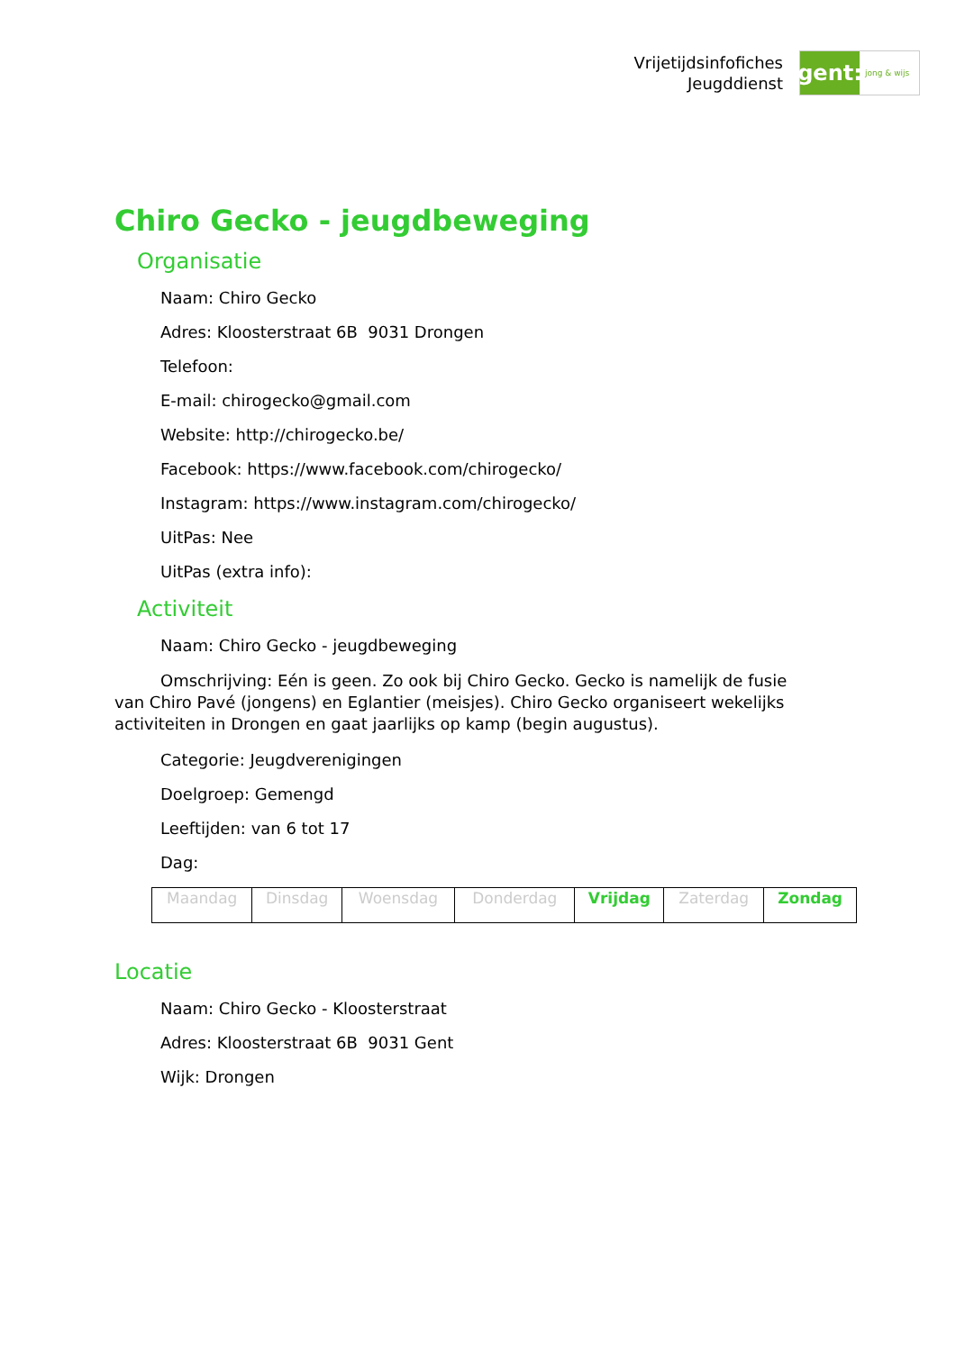Vrijetijdsinfofiches
Jeugddienst
gent:
jong & wijs
Chiro Gecko - jeugdbeweging
Organisatie
Naam: Chiro Gecko
Adres: Kloosterstraat 6B 9031 Drongen
Telefoon:
E-mail: chirogecko@gmail.com
Website: http://chirogecko.be/
Facebook: https://www.facebook.com/chirogecko/
Instagram: https://www.instagram.com/chirogecko/
UitPas: Nee
UitPas (extra info):
Activiteit
Naam: Chiro Gecko - jeugdbeweging
Omschrijving: Eén is geen. Zo ook bij Chiro Gecko. Gecko is namelijk de fusie van Chiro Pavé (jongens) en Eglantier (meisjes). Chiro Gecko organiseert wekelijks activiteiten in Drongen en gaat jaarlijks op kamp (begin augustus).
Categorie: Jeugdverenigingen
Doelgroep: Gemengd
Leeftijden: van 6 tot 17
Dag:
| Maandag | Dinsdag | Woensdag | Donderdag | Vrijdag | Zaterdag | Zondag |
Locatie
Naam: Chiro Gecko - Kloosterstraat
Adres: Kloosterstraat 6B 9031 Gent
Wijk: Drongen